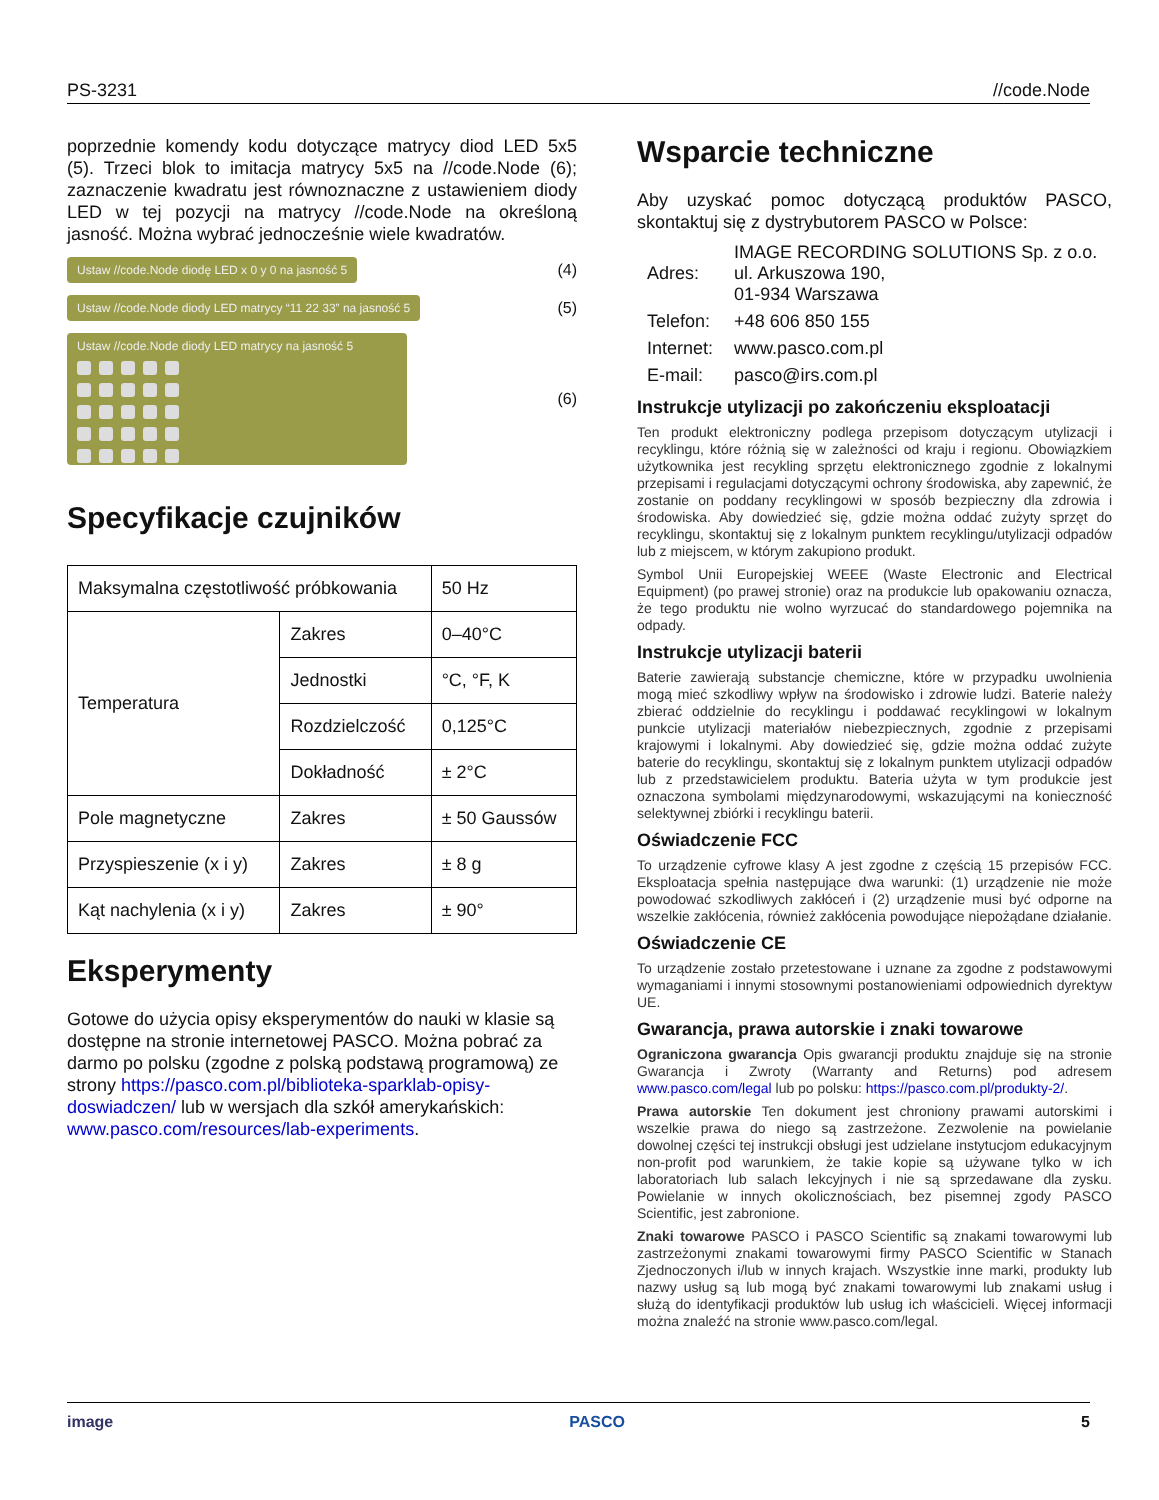PS-3231 //code.Node
poprzednie komendy kodu dotyczące matrycy diod LED 5x5 (5). Trzeci blok to imitacja matrycy 5x5 na //code.Node (6); zaznaczenie kwadratu jest równoznaczne z ustawieniem diody LED w tej pozycji na matrycy //code.Node na określoną jasność. Można wybrać jednocześnie wiele kwadratów.
Ustaw //code.Node diodę LED x 0 y 0 na jasność 5 (4)
Ustaw //code.Node diody LED matrycy “11 22 33” na jasność 5 (5)
Ustaw //code.Node diody LED matrycy na jasność 5
(6)
Specyfikacje czujników
| Maksymalna częstotliwość próbkowania | | 50 Hz |
| Temperatura | Zakres | 0–40°C |
| | Jednostki | °C, °F, K |
| | Rozdzielczość | 0,125°C |
| | Dokładność | ± 2°C |
| Pole magnetyczne | Zakres | ± 50 Gaussów |
| Przyspieszenie (x i y) | Zakres | ± 8 g |
| Kąt nachylenia (x i y) | Zakres | ± 90° |
Eksperymenty
Gotowe do użycia opisy eksperymentów do nauki w klasie są dostępne na stronie internetowej PASCO. Można pobrać za darmo po polsku (zgodne z polską podstawą programową) ze strony https://pasco.com.pl/biblioteka-sparklab-opisy-doswiadczen/ lub w wersjach dla szkół amerykańskich: www.pasco.com/resources/lab-experiments.
Wsparcie techniczne
Aby uzyskać pomoc dotyczącą produktów PASCO, skontaktuj się z dystrybutorem PASCO w Polsce:
| Adres: | IMAGE RECORDING SOLUTIONS Sp. z o.o. ul. Arkuszowa 190, 01-934 Warszawa |
| Telefon: | +48 606 850 155 |
| Internet: | www.pasco.com.pl |
| E-mail: | pasco@irs.com.pl |
Instrukcje utylizacji po zakończeniu eksploatacji
Ten produkt elektroniczny podlega przepisom dotyczącym utylizacji i recyklingu, które różnią się w zależności od kraju i regionu. Obowiązkiem użytkownika jest recykling sprzętu elektronicznego zgodnie z lokalnymi przepisami i regulacjami dotyczącymi ochrony środowiska, aby zapewnić, że zostanie on poddany recyklingowi w sposób bezpieczny dla zdrowia i środowiska. Aby dowiedzieć się, gdzie można oddać zużyty sprzęt do recyklingu, skontaktuj się z lokalnym punktem recyklingu/utylizacji odpadów lub z miejscem, w którym zakupiono produkt.
Symbol Unii Europejskiej WEEE (Waste Electronic and Electrical Equipment) (po prawej stronie) oraz na produkcie lub opakowaniu oznacza, że tego produktu nie wolno wyrzucać do standardowego pojemnika na odpady.
Instrukcje utylizacji baterii
Baterie zawierają substancje chemiczne, które w przypadku uwolnienia mogą mieć szkodliwy wpływ na środowisko i zdrowie ludzi. Baterie należy zbierać oddzielnie do recyklingu i poddawać recyklingowi w lokalnym punkcie utylizacji materiałów niebezpiecznych, zgodnie z przepisami krajowymi i lokalnymi. Aby dowiedzieć się, gdzie można oddać zużyte baterie do recyklingu, skontaktuj się z lokalnym punktem utylizacji odpadów lub z przedstawicielem produktu. Bateria użyta w tym produkcie jest oznaczona symbolami międzynarodowymi, wskazującymi na konieczność selektywnej zbiórki i recyklingu baterii.
Oświadczenie FCC
To urządzenie cyfrowe klasy A jest zgodne z częścią 15 przepisów FCC. Eksploatacja spełnia następujące dwa warunki: (1) urządzenie nie może powodować szkodliwych zakłóceń i (2) urządzenie musi być odporne na wszelkie zakłócenia, również zakłócenia powodujące niepożądane działanie.
Oświadczenie CE
To urządzenie zostało przetestowane i uznane za zgodne z podstawowymi wymaganiami i innymi stosownymi postanowieniami odpowiednich dyrektyw UE.
Gwarancja, prawa autorskie i znaki towarowe
Ograniczona gwarancja Opis gwarancji produktu znajduje się na stronie Gwarancja i Zwroty (Warranty and Returns) pod adresem www.pasco.com/legal lub po polsku: https://pasco.com.pl/produkty-2/.
Prawa autorskie Ten dokument jest chroniony prawami autorskimi i wszelkie prawa do niego są zastrzeżone. Zezwolenie na powielanie dowolnej części tej instrukcji obsługi jest udzielane instytucjom edukacyjnym non-profit pod warunkiem, że takie kopie są używane tylko w ich laboratoriach lub salach lekcyjnych i nie są sprzedawane dla zysku. Powielanie w innych okolicznościach, bez pisemnej zgody PASCO Scientific, jest zabronione.
Znaki towarowe PASCO i PASCO Scientific są znakami towarowymi lub zastrzeżonymi znakami towarowymi firmy PASCO Scientific w Stanach Zjednoczonych i/lub w innych krajach. Wszystkie inne marki, produkty lub nazwy usług są lub mogą być znakami towarowymi lub znakami usług i służą do identyfikacji produktów lub usług ich właścicieli. Więcej informacji można znaleźć na stronie www.pasco.com/legal.
image PASCO 5